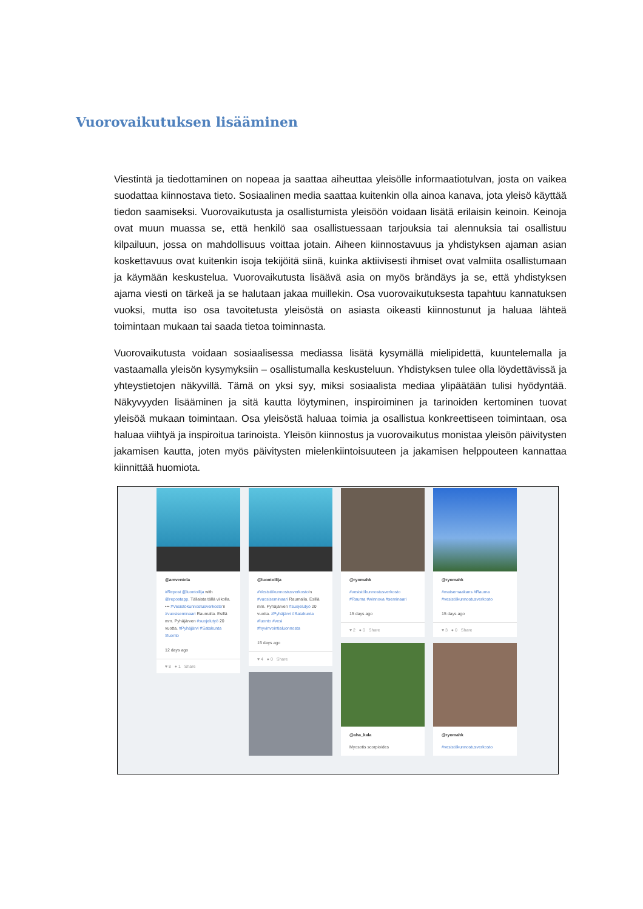Vuorovaikutuksen lisääminen
Viestintä ja tiedottaminen on nopeaa ja saattaa aiheuttaa yleisölle informaatiotulvan, josta on vaikea suodattaa kiinnostava tieto. Sosiaalinen media saattaa kuitenkin olla ainoa kanava, jota yleisö käyttää tiedon saamiseksi. Vuorovaikutusta ja osallistumista yleisöön voidaan lisätä erilaisin keinoin. Keinoja ovat muun muassa se, että henkilö saa osallistuessaan tarjouksia tai alennuksia tai osallistuu kilpailuun, jossa on mahdollisuus voittaa jotain. Aiheen kiinnostavuus ja yhdistyksen ajaman asian koskettavuus ovat kuitenkin isoja tekijöitä siinä, kuinka aktiivisesti ihmiset ovat valmiita osallistumaan ja käymään keskustelua. Vuorovaikutusta lisäävä asia on myös brändäys ja se, että yhdistyksen ajama viesti on tärkeä ja se halutaan jakaa muillekin. Osa vuorovaikutuksesta tapahtuu kannatuksen vuoksi, mutta iso osa tavoitetusta yleisöstä on asiasta oikeasti kiinnostunut ja haluaa lähteä toimintaan mukaan tai saada tietoa toiminnasta.
Vuorovaikutusta voidaan sosiaalisessa mediassa lisätä kysymällä mielipidettä, kuuntelemalla ja vastaamalla yleisön kysymyksiin – osallistumalla keskusteluun. Yhdistyksen tulee olla löydettävissä ja yhteystietojen näkyvillä. Tämä on yksi syy, miksi sosiaalista mediaa ylipäätään tulisi hyödyntää. Näkyvyyden lisääminen ja sitä kautta löytyminen, inspiroiminen ja tarinoiden kertominen tuovat yleisöä mukaan toimintaan. Osa yleisöstä haluaa toimia ja osallistua konkreettiseen toimintaan, osa haluaa viihtyä ja inspiroitua tarinoista. Yleisön kiinnostus ja vuorovaikutus monistaa yleisön päivitysten jakamisen kautta, joten myös päivitysten mielenkiintoisuuteen ja jakamisen helppouteen kannattaa kiinnittää huomiota.
@amventela
#Repost @luontoilija with @repostapp. Tällaista tällä viikolla. ••• #Vesistökunnostusverkosto'n #vuosiseminaari Raumalla. Esillä mm. Pyhäjärven #suojelutyö 20 vuotta. #Pyhäjärvi #Satakunta #luonto
12 days ago
♥ 8 ● 1 Share
@luontoilija
#Vesistökunnostusverkosto'n #vuosiseminaari Raumalla. Esillä mm. Pyhäjärven #suojelutyö 20 vuotta. #Pyhäjärvi #Satakunta #luonto #vesi #hyvinvointialuonnosta
15 days ago
♥ 4 ● 0 Share
@ryomahk
#vesistökunnostusverkosto #Rauma #winnova #seminaari
15 days ago
♥ 2 ● 0 Share
@aha_kala
Myosotis scorpioides
@ryomahk
#maisemaakans #Rauma #vesistökunnostusverkosto
15 days ago
♥ 3 ● 0 Share
@ryomahk
#vesistökunnostusverkosto